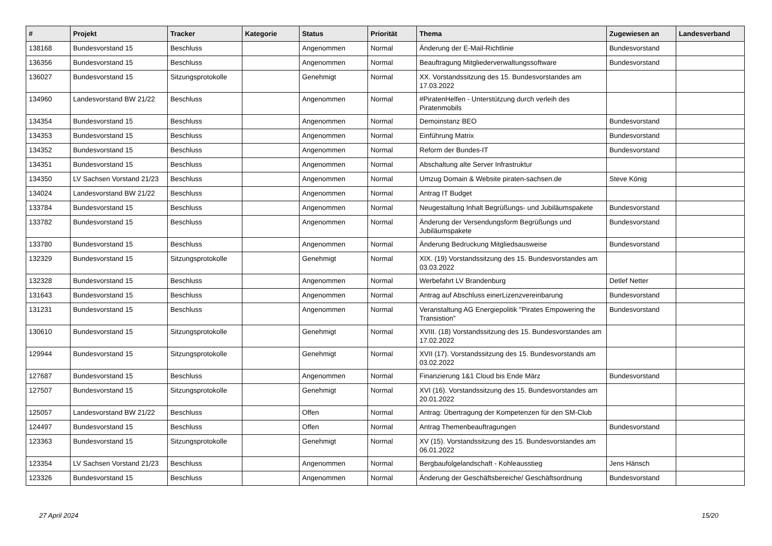| # | Projekt | Tracker | Kategorie | Status | Priorität | Thema | Zugewiesen an | Landesverband |
| --- | --- | --- | --- | --- | --- | --- | --- | --- |
| 138168 | Bundesvorstand 15 | Beschluss | | Angenommen | Normal | Änderung der E-Mail-Richtlinie | Bundesvorstand | |
| 136356 | Bundesvorstand 15 | Beschluss | | Angenommen | Normal | Beauftragung Mitgliederverwaltungssoftware | Bundesvorstand | |
| 136027 | Bundesvorstand 15 | Sitzungsprotokolle | | Genehmigt | Normal | XX. Vorstandssitzung des 15. Bundesvorstandes am 17.03.2022 | | |
| 134960 | Landesvorstand BW 21/22 | Beschluss | | Angenommen | Normal | #PiratenHelfen - Unterstützung durch verleih des Piratenmobils | | |
| 134354 | Bundesvorstand 15 | Beschluss | | Angenommen | Normal | Demoinstanz BEO | Bundesvorstand | |
| 134353 | Bundesvorstand 15 | Beschluss | | Angenommen | Normal | Einführung Matrix | Bundesvorstand | |
| 134352 | Bundesvorstand 15 | Beschluss | | Angenommen | Normal | Reform der Bundes-IT | Bundesvorstand | |
| 134351 | Bundesvorstand 15 | Beschluss | | Angenommen | Normal | Abschaltung alte Server Infrastruktur | | |
| 134350 | LV Sachsen Vorstand 21/23 | Beschluss | | Angenommen | Normal | Umzug Domain & Website piraten-sachsen.de | Steve König | |
| 134024 | Landesvorstand BW 21/22 | Beschluss | | Angenommen | Normal | Antrag IT Budget | | |
| 133784 | Bundesvorstand 15 | Beschluss | | Angenommen | Normal | Neugestaltung Inhalt Begrüßungs- und Jubiläumspakete | Bundesvorstand | |
| 133782 | Bundesvorstand 15 | Beschluss | | Angenommen | Normal | Änderung der Versendungsform Begrüßungs und Jubiläumspakete | Bundesvorstand | |
| 133780 | Bundesvorstand 15 | Beschluss | | Angenommen | Normal | Änderung Bedruckung Mitgliedsausweise | Bundesvorstand | |
| 132329 | Bundesvorstand 15 | Sitzungsprotokolle | | Genehmigt | Normal | XIX. (19) Vorstandssitzung des 15. Bundesvorstandes am 03.03.2022 | | |
| 132328 | Bundesvorstand 15 | Beschluss | | Angenommen | Normal | Werbefahrt LV Brandenburg | Detlef Netter | |
| 131643 | Bundesvorstand 15 | Beschluss | | Angenommen | Normal | Antrag auf Abschluss einerLizenzvereinbarung | Bundesvorstand | |
| 131231 | Bundesvorstand 15 | Beschluss | | Angenommen | Normal | Veranstaltung AG Energiepolitik "Pirates Empowering the Transistion" | Bundesvorstand | |
| 130610 | Bundesvorstand 15 | Sitzungsprotokolle | | Genehmigt | Normal | XVIII. (18) Vorstandssitzung des 15. Bundesvorstandes am 17.02.2022 | | |
| 129944 | Bundesvorstand 15 | Sitzungsprotokolle | | Genehmigt | Normal | XVII (17). Vorstandssitzung des 15. Bundesvorstands am 03.02.2022 | | |
| 127687 | Bundesvorstand 15 | Beschluss | | Angenommen | Normal | Finanzierung 1&1 Cloud bis Ende März | Bundesvorstand | |
| 127507 | Bundesvorstand 15 | Sitzungsprotokolle | | Genehmigt | Normal | XVI (16). Vorstandssitzung des 15. Bundesvorstandes am 20.01.2022 | | |
| 125057 | Landesvorstand BW 21/22 | Beschluss | | Offen | Normal | Antrag: Übertragung der Kompetenzen für den SM-Club | | |
| 124497 | Bundesvorstand 15 | Beschluss | | Offen | Normal | Antrag Themenbeauftragungen | Bundesvorstand | |
| 123363 | Bundesvorstand 15 | Sitzungsprotokolle | | Genehmigt | Normal | XV (15). Vorstandssitzung des 15. Bundesvorstandes am 06.01.2022 | | |
| 123354 | LV Sachsen Vorstand 21/23 | Beschluss | | Angenommen | Normal | Bergbaufolgelandschaft - Kohleausstieg | Jens Hänsch | |
| 123326 | Bundesvorstand 15 | Beschluss | | Angenommen | Normal | Änderung der Geschäftsbereiche/ Geschäftsordnung | Bundesvorstand | |
27 April 2024 15/20